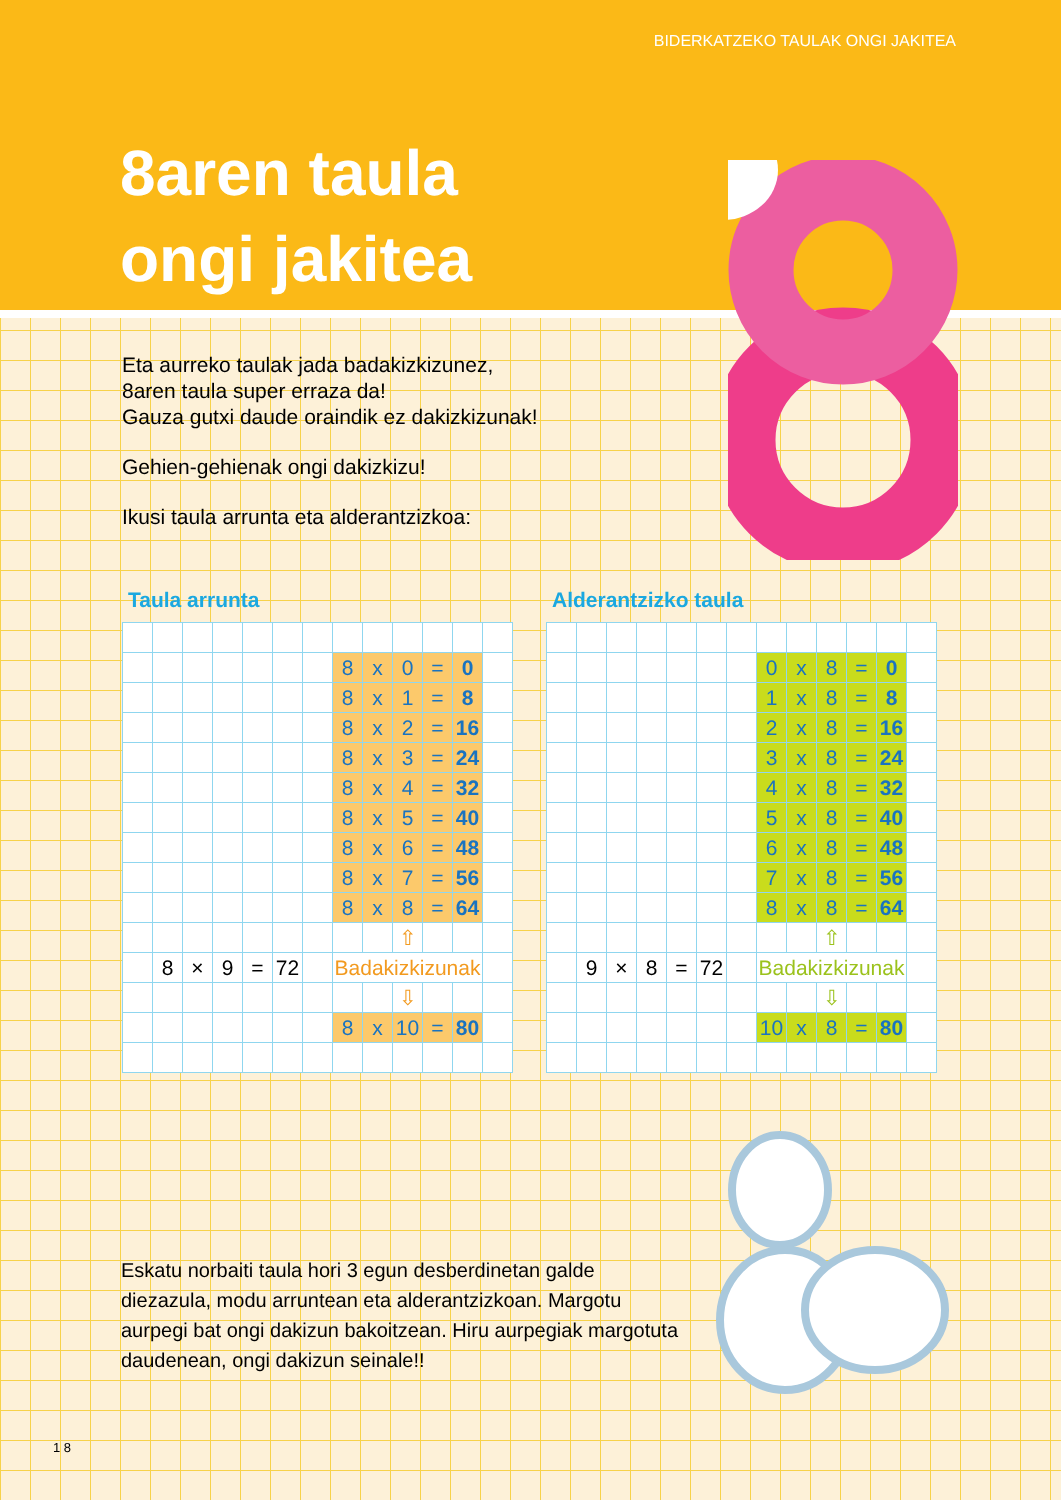BIDERKATZEKO TAULAK ONGI JAKITEA
8aren taula
ongi jakitea
Eta aurreko taulak jada badakizkizunez,
8aren taula super erraza da!
Gauza gutxi daude oraindik ez dakizkizunak!
Gehien-gehienak ongi dakizkizu!
Ikusi taula arrunta eta alderantzizkoa:
Taula arrunta
| | | | | | | | 8 | x | 0 | = | 0 | |
| | | | | | | | 8 | x | 1 | = | 8 | |
| | | | | | | | 8 | x | 2 | = | 16 | |
| | | | | | | | 8 | x | 3 | = | 24 | |
| | | | | | | | 8 | x | 4 | = | 32 | |
| | | | | | | | 8 | x | 5 | = | 40 | |
| | | | | | | | 8 | x | 6 | = | 48 | |
| | | | | | | | 8 | x | 7 | = | 56 | |
| | | | | | | | 8 | x | 8 | = | 64 | |
| | | | | | | | | | ⇧ | | | |
| | 8 | × | 9 | = | 72 | | Badakizkizunak | | | | | |
| | | | | | | | | | ⇩ | | | |
| | | | | | | | 8 | x | 10 | = | 80 | |
Alderantzizko taula
| | | | | | | | 0 | x | 8 | = | 0 | |
| | | | | | | | 1 | x | 8 | = | 8 | |
| | | | | | | | 2 | x | 8 | = | 16 | |
| | | | | | | | 3 | x | 8 | = | 24 | |
| | | | | | | | 4 | x | 8 | = | 32 | |
| | | | | | | | 5 | x | 8 | = | 40 | |
| | | | | | | | 6 | x | 8 | = | 48 | |
| | | | | | | | 7 | x | 8 | = | 56 | |
| | | | | | | | 8 | x | 8 | = | 64 | |
| | | | | | | | | | ⇧ | | | |
| | 9 | × | 8 | = | 72 | | Badakizkizunak | | | | | |
| | | | | | | | | | ⇩ | | | |
| | | | | | | | 10 | x | 8 | = | 80 | |
Eskatu norbaiti taula hori 3 egun desberdinetan galde diezazula, modu arruntean eta alderantzizkoan. Margotu aurpegi bat ongi dakizun bakoitzean. Hiru aurpegiak margotuta daudenean, ongi dakizun seinale!!
1 8